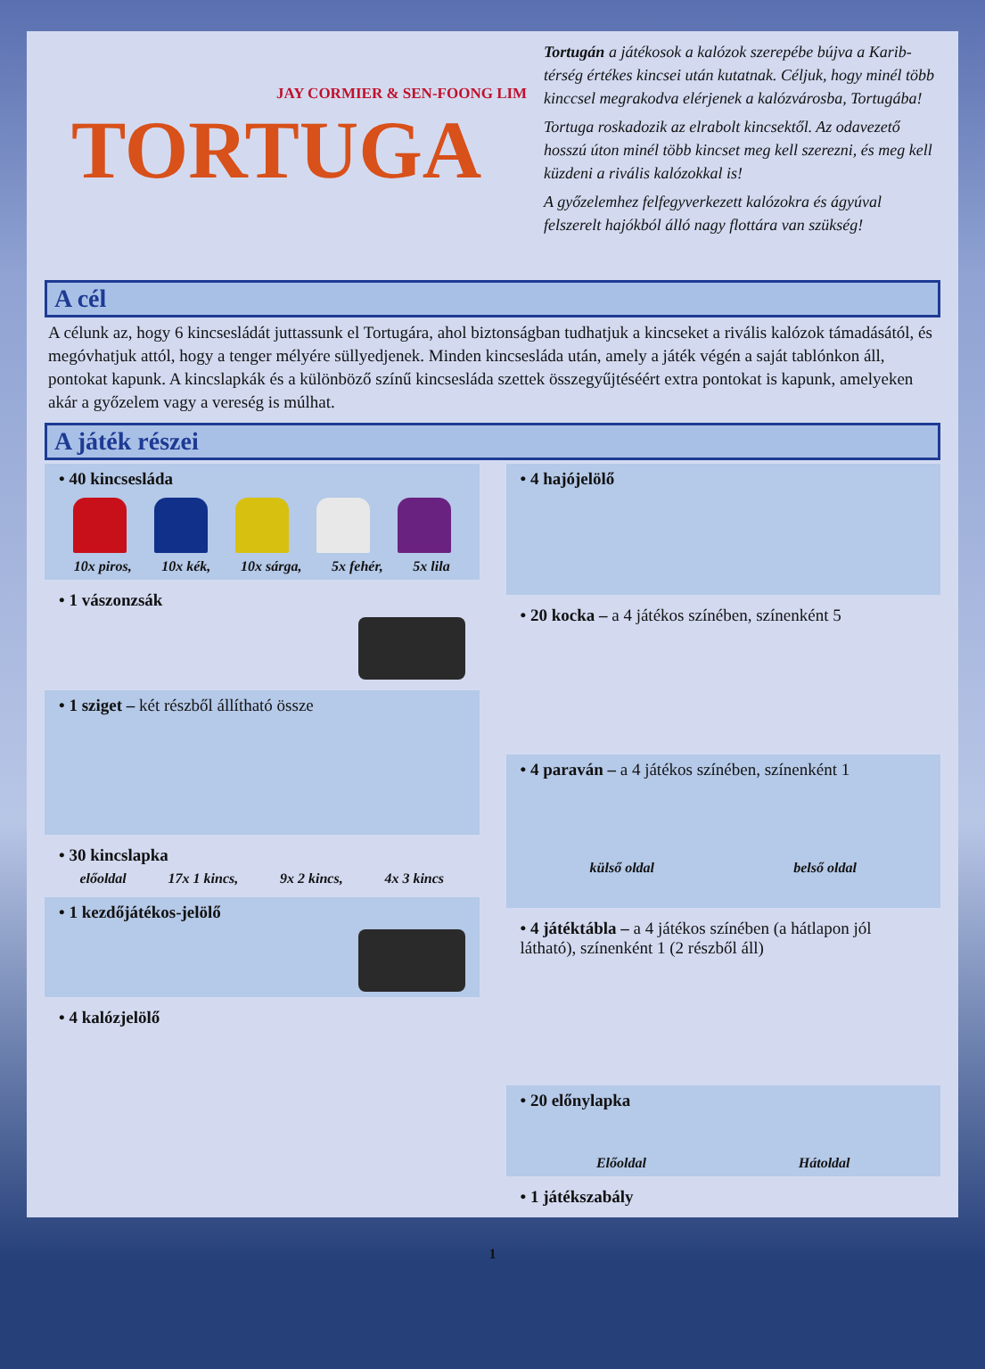JAY CORMIER & SEN-FOONG LIM
TORTUGA
Tortugán a játékosok a kalózok szerepébe bújva a Karib-térség értékes kincsei után kutatnak. Céljuk, hogy minél több kinccsel megrakodva elérjenek a kalózvárosba, Tortugába!
Tortuga roskadozik az elrabolt kincsektől. Az odavezető hosszú úton minél több kincset meg kell szerezni, és meg kell küzdeni a rivális kalózokkal is!
A győzelemhez felfegyverkezett kalózokra és ágyúval felszerelt hajókból álló nagy flottára van szükség!
A cél
A célunk az, hogy 6 kincsesládát juttassunk el Tortugára, ahol biztonságban tudhatjuk a kincseket a rivális kalózok támadásától, és megóvhatjuk attól, hogy a tenger mélyére süllyedjenek. Minden kincsesláda után, amely a játék végén a saját tablónkon áll, pontokat kapunk. A kincslapkák és a különböző színű kincsesláda szettek összegyűjtéséért extra pontokat is kapunk, amelyeken akár a győzelem vagy a vereség is múlhat.
A játék részei
• 40 kincsesláda
10x piros, 10x kék, 10x sárga, 5x fehér, 5x lila
• 1 vászonzsák
• 1 sziget – két részből állítható össze
• 30 kincslapka
előoldal 17x 1 kincs, 9x 2 kincs, 4x 3 kincs
• 1 kezdőjátékos-jelölő
• 4 kalózjelölő
• 4 hajójelölő
• 20 kocka – a 4 játékos színében, színenként 5
• 4 paraván – a 4 játékos színében, színenként 1
külső oldal belső oldal
• 4 játéktábla – a 4 játékos színében (a hátlapon jól látható), színenként 1 (2 részből áll)
• 20 előnylapka
Előoldal Hátoldal
• 1 játékszabály
1